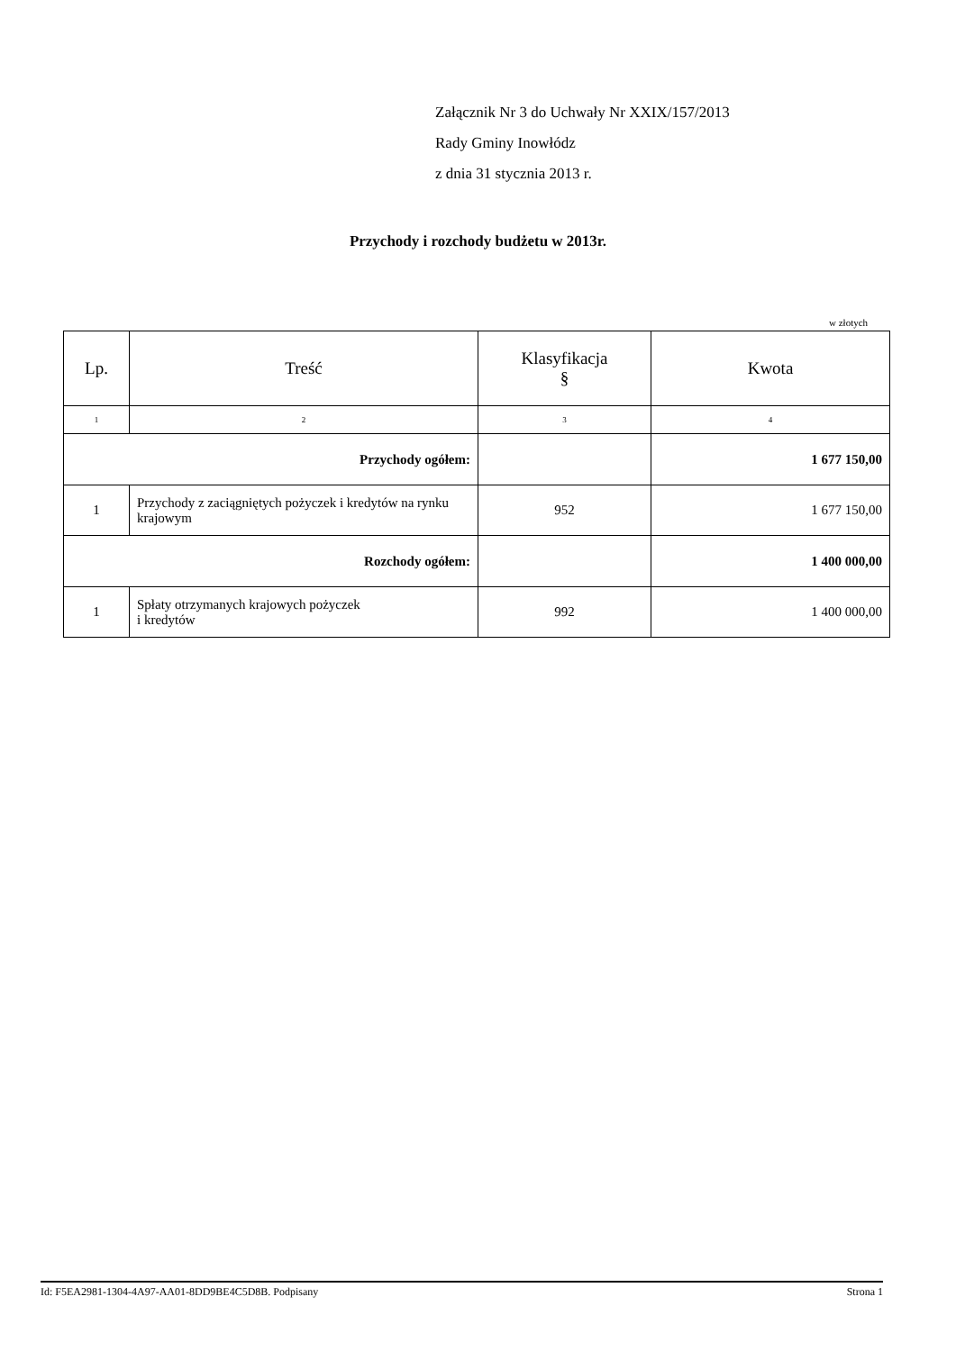Załącznik Nr 3 do Uchwały Nr XXIX/157/2013
Rady Gminy Inowłódz
z dnia 31 stycznia 2013 r.
Przychody i rozchody budżetu w 2013r.
w złotych
| Lp. | Treść | Klasyfikacja § | Kwota |
| --- | --- | --- | --- |
| 1 | 2 | 3 | 4 |
| Przychody ogółem: | | | 1 677 150,00 |
| 1 | Przychody z zaciągniętych pożyczek i kredytów na rynku krajowym | 952 | 1 677 150,00 |
| Rozchody ogółem: | | | 1 400 000,00 |
| 1 | Spłaty otrzymanych krajowych pożyczek i kredytów | 992 | 1 400 000,00 |
Id: F5EA2981-1304-4A97-AA01-8DD9BE4C5D8B. Podpisany Strona 1